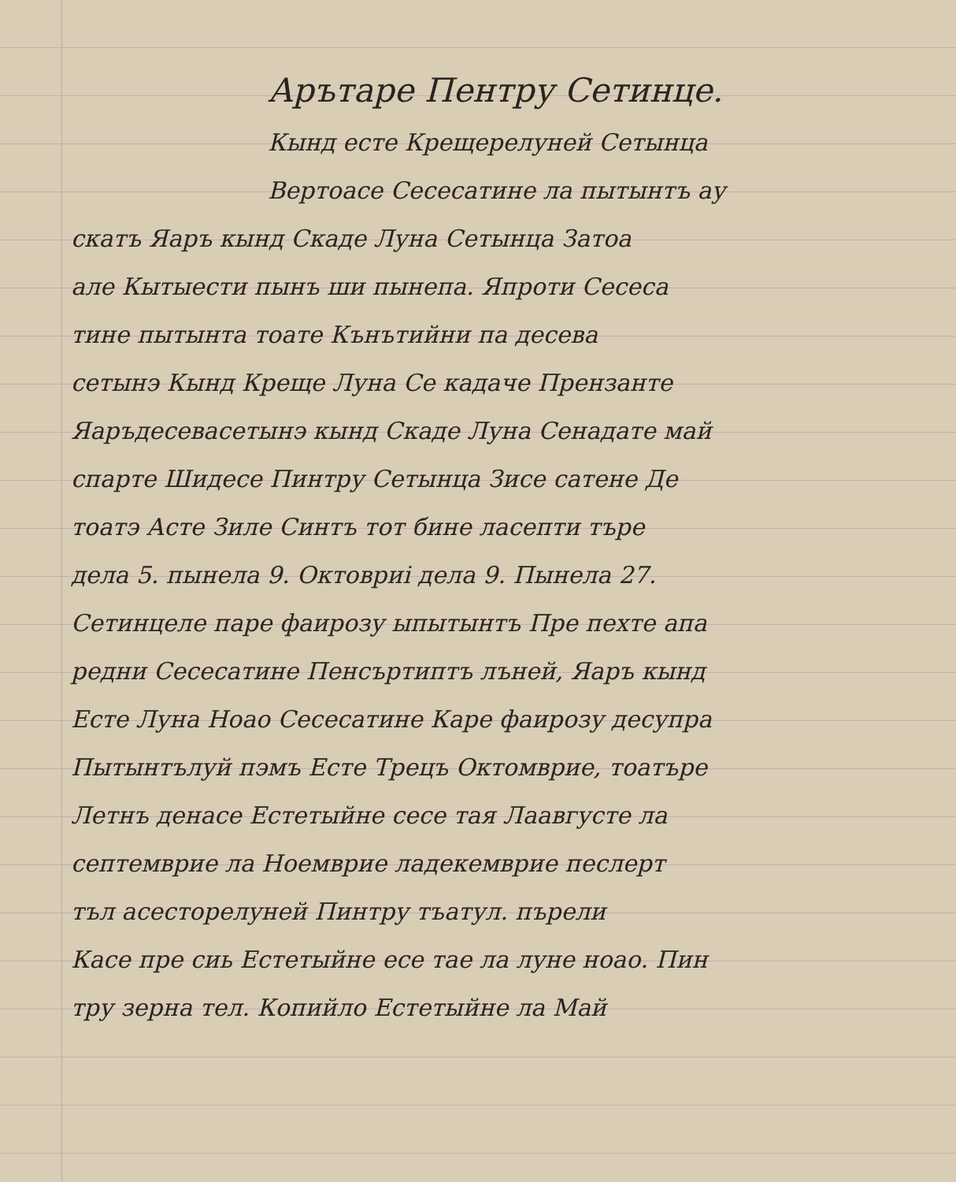Арътаре Пентру Сетинце.
Кынд есте Крещерелуней Сетынца
Вертоасе Сесесатине ла пытынтъ ау
скатъ Яаръ кынд Скаде Луна Сетынца Затоа
але Кытыести пынъ ши пынепа. Япроти Сесеса
тине пытынта тоате Кънътийни па десева
сетынэ Кынд Креще Луна Се кадаче Прензанте
Яаръдесевасетынэ кынд Скаде Луна Сенадате май
спарте Шидесе Пинтру Сетынца Зисе сатене Де
тоатэ Асте Зиле Синтъ тот бине ласепти търе
дела 5. пынела 9. Октовриі дела 9. Пынела 27.
Сетинцеле паре фаирозу ыпытынтъ Пре пехте апа
редни Сесесатине Пенсъртиптъ лъней, Яаръ кынд
Есте Луна Ноао Сесесатине Каре фаирозу десупра
Пытынтълуй пэмъ Есте Трецъ Октомврие, тоатъре
Летнъ денасе Естетыйне сесе тая Лаавгусте ла
септемврие ла Ноемврие ладекемврие песлерт
тъл асесторелуней Пинтру тъатул. пърели
Касе пре сиь Естетыйне есе тае ла луне ноао. Пин
тру зерна тел. Копийло Естетыйне ла Май